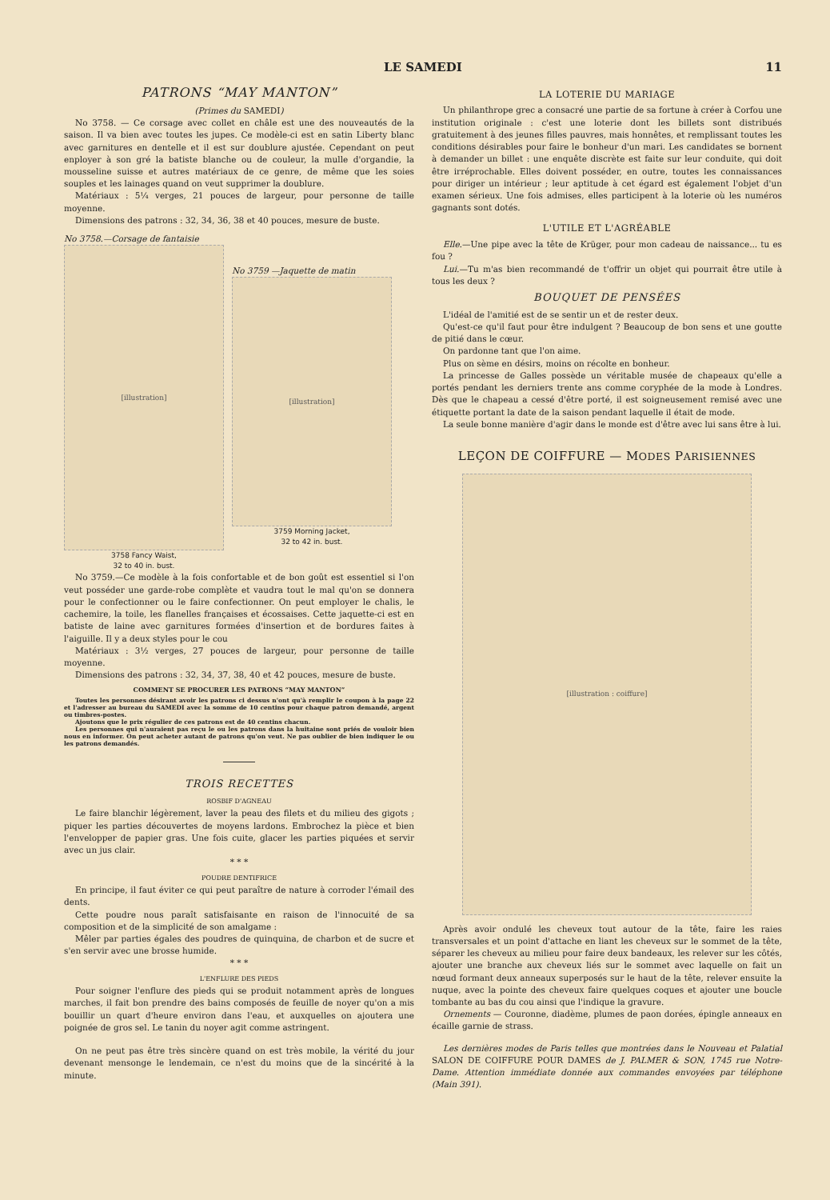LE SAMEDI 11
PATRONS “MAY MANTON”
(Primes du SAMEDI)
No 3758. — Ce corsage avec collet en châle est une des nouveautés de la saison. Il va bien avec toutes les jupes. Ce modèle-ci est en satin Liberty blanc avec garnitures en dentelle et il est sur doublure ajustée. Cependant on peut enployer à son gré la batiste blanche ou de couleur, la mulle d'organdie, la mousseline suisse et autres matériaux de ce genre, de même que les soies souples et les lainages quand on veut supprimer la doublure.
Matériaux : 5¼ verges, 21 pouces de largeur, pour personne de taille moyenne.
Dimensions des patrons : 32, 34, 36, 38 et 40 pouces, mesure de buste.
No 3758.—Corsage de fantaisie
[illustration]
3758 Fancy Waist,
32 to 40 in. bust.
No 3759 —Jaquette de matin
[illustration]
3759 Morning Jacket,
32 to 42 in. bust.
No 3759.—Ce modèle à la fois confortable et de bon goût est essentiel si l'on veut posséder une garde-robe complète et vaudra tout le mal qu'on se donnera pour le confectionner ou le faire confectionner. On peut employer le chalis, le cachemire, la toile, les flanelles françaises et écossaises. Cette jaquette-ci est en batiste de laine avec garnitures formées d'insertion et de bordures faites à l'aiguille. Il y a deux styles pour le cou
Matériaux : 3½ verges, 27 pouces de largeur, pour personne de taille moyenne.
Dimensions des patrons : 32, 34, 37, 38, 40 et 42 pouces, mesure de buste.
COMMENT SE PROCURER LES PATRONS “MAY MANTON”
Toutes les personnes désirant avoir les patrons ci dessus n'ont qu'à remplir le coupon à la page 22 et l'adresser au bureau du SAMEDI avec la somme de 10 centins pour chaque patron demandé, argent ou timbres-postes.
Ajoutons que le prix régulier de ces patrons est de 40 centins chacun.
Les personnes qui n'auraient pas reçu le ou les patrons dans la huitaine sont priés de vouloir bien nous en informer. On peut acheter autant de patrons qu'on veut. Ne pas oublier de bien indiquer le ou les patrons demandés.
TROIS RECETTES
ROSBIF D'AGNEAU
Le faire blanchir légèrement, laver la peau des filets et du milieu des gigots ; piquer les parties découvertes de moyens lardons. Embrochez la pièce et bien l'envelopper de papier gras. Une fois cuite, glacer les parties piquées et servir avec un jus clair.
* * *
POUDRE DENTIFRICE
En principe, il faut éviter ce qui peut paraître de nature à corroder l'émail des dents.
Cette poudre nous paraît satisfaisante en raison de l'innocuité de sa composition et de la simplicité de son amalgame :
Mêler par parties égales des poudres de quinquina, de charbon et de sucre et s'en servir avec une brosse humide.
* * *
L'ENFLURE DES PIEDS
Pour soigner l'enflure des pieds qui se produit notamment après de longues marches, il fait bon prendre des bains composés de feuille de noyer qu'on a mis bouillir un quart d'heure environ dans l'eau, et auxquelles on ajoutera une poignée de gros sel. Le tanin du noyer agit comme astringent.
On ne peut pas être très sincère quand on est très mobile, la vérité du jour devenant mensonge le lendemain, ce n'est du moins que de la sincérité à la minute.
LA LOTERIE DU MARIAGE
Un philanthrope grec a consacré une partie de sa fortune à créer à Corfou une institution originale : c'est une loterie dont les billets sont distribués gratuitement à des jeunes filles pauvres, mais honnêtes, et remplissant toutes les conditions désirables pour faire le bonheur d'un mari. Les candidates se bornent à demander un billet : une enquête discrète est faite sur leur conduite, qui doit être irréprochable. Elles doivent posséder, en outre, toutes les connaissances pour diriger un intérieur ; leur aptitude à cet égard est également l'objet d'un examen sérieux. Une fois admises, elles participent à la loterie où les numéros gagnants sont dotés.
L'UTILE ET L'AGRÉABLE
Elle.—Une pipe avec la tête de Krüger, pour mon cadeau de naissance... tu es fou ?
Lui.—Tu m'as bien recommandé de t'offrir un objet qui pourrait être utile à tous les deux ?
BOUQUET DE PENSÉES
L'idéal de l'amitié est de se sentir un et de rester deux.
Qu'est-ce qu'il faut pour être indulgent ? Beaucoup de bon sens et une goutte de pitié dans le cœur.
On pardonne tant que l'on aime.
Plus on sème en désirs, moins on récolte en bonheur.
La princesse de Galles possède un véritable musée de chapeaux qu'elle a portés pendant les derniers trente ans comme coryphée de la mode à Londres. Dès que le chapeau a cessé d'être porté, il est soigneusement remisé avec une étiquette portant la date de la saison pendant laquelle il était de mode.
La seule bonne manière d'agir dans le monde est d'être avec lui sans être à lui.
LEÇON DE COIFFURE — MODES PARISIENNES
[illustration : coiffure]
Après avoir ondulé les cheveux tout autour de la tête, faire les raies transversales et un point d'attache en liant les cheveux sur le sommet de la tête, séparer les cheveux au milieu pour faire deux bandeaux, les relever sur les côtés, ajouter une branche aux cheveux liés sur le sommet avec laquelle on fait un nœud formant deux anneaux superposés sur le haut de la tête, relever ensuite la nuque, avec la pointe des cheveux faire quelques coques et ajouter une boucle tombante au bas du cou ainsi que l'indique la gravure.
Ornements — Couronne, diadème, plumes de paon dorées, épingle anneaux en écaille garnie de strass.
Les dernières modes de Paris telles que montrées dans le Nouveau et Palatial SALON DE COIFFURE POUR DAMES de J. PALMER & SON, 1745 rue Notre-Dame. Attention immédiate donnée aux commandes envoyées par téléphone (Main 391).